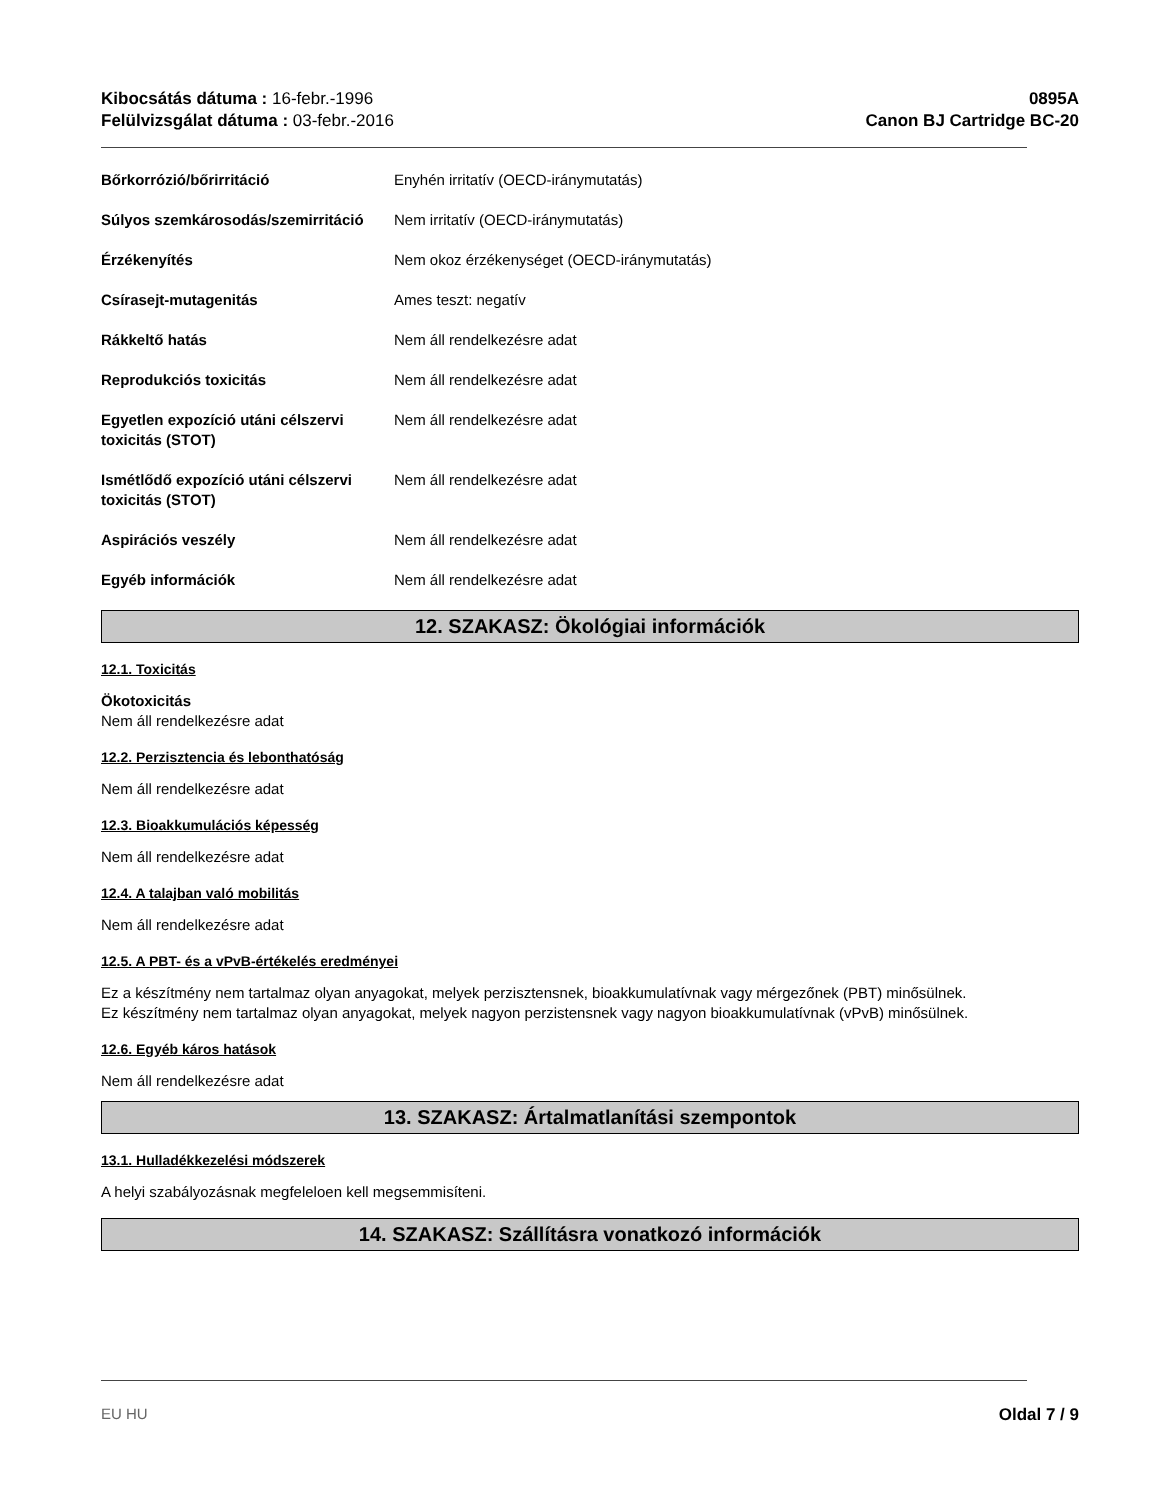Kibocsátás dátuma : 16-febr.-1996
Felülvizsgálat dátuma : 03-febr.-2016
0895A
Canon BJ Cartridge BC-20
| Bőrkorrózió/bőrirritáció | Enyhén irritatív (OECD-iránymutatás) |
| Súlyos szemkárosodás/szemirritáció | Nem irritatív (OECD-iránymutatás) |
| Érzékenyítés | Nem okoz érzékenységet (OECD-iránymutatás) |
| Csírasejt-mutagenitás | Ames teszt: negatív |
| Rákkeltő hatás | Nem áll rendelkezésre adat |
| Reprodukciós toxicitás | Nem áll rendelkezésre adat |
| Egyetlen expozíció utáni célszervi toxicitás (STOT) | Nem áll rendelkezésre adat |
| Ismétlődő expozíció utáni célszervi toxicitás (STOT) | Nem áll rendelkezésre adat |
| Aspirációs veszély | Nem áll rendelkezésre adat |
| Egyéb információk | Nem áll rendelkezésre adat |
12. SZAKASZ: Ökológiai információk
12.1. Toxicitás
Ökotoxicitás
Nem áll rendelkezésre adat
12.2. Perzisztencia és lebonthatóság
Nem áll rendelkezésre adat
12.3. Bioakkumulációs képesség
Nem áll rendelkezésre adat
12.4. A talajban való mobilitás
Nem áll rendelkezésre adat
12.5. A PBT- és a vPvB-értékelés eredményei
Ez a készítmény nem tartalmaz olyan anyagokat, melyek perzisztensnek, bioakkumulatívnak vagy mérgezőnek (PBT) minősülnek.
Ez készítmény nem tartalmaz olyan anyagokat, melyek nagyon perzistensnek vagy nagyon bioakkumulatívnak (vPvB) minősülnek.
12.6. Egyéb káros hatások
Nem áll rendelkezésre adat
13. SZAKASZ: Ártalmatlanítási szempontok
13.1. Hulladékkezelési módszerek
A helyi szabályozásnak megfeleloen kell megsemmisíteni.
14. SZAKASZ: Szállításra vonatkozó információk
EU HU Oldal 7 / 9